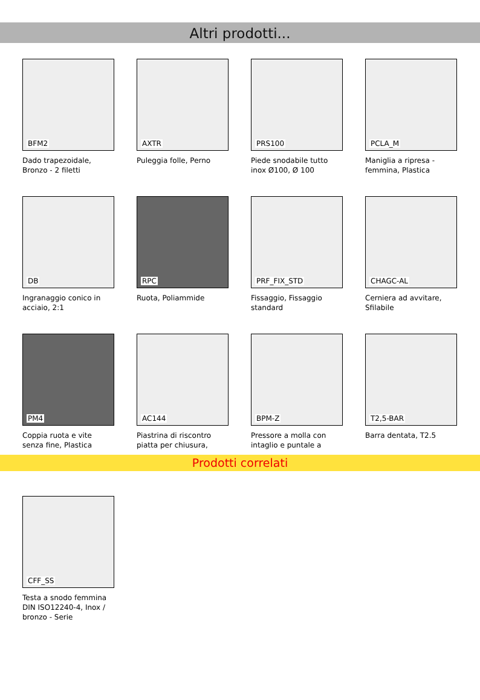Altri prodotti...
BFM2
Dado trapezoidale, Bronzo - 2 filetti
AXTR
Puleggia folle, Perno
PRS100
Piede snodabile tutto inox Ø100, Ø 100
PCLA_M
Maniglia a ripresa - femmina, Plastica
DB
Ingranaggio conico in acciaio, 2:1
RPC
Ruota, Poliammide
PRF_FIX_STD
Fissaggio, Fissaggio standard
CHAGC-AL
Cerniera ad avvitare, Sfilabile
PM4
Coppia ruota e vite senza fine, Plastica
AC144
Piastrina di riscontro piatta per chiusura,
BPM-Z
Pressore a molla con intaglio e puntale a
T2,5-BAR
Barra dentata, T2.5
Prodotti correlati
CFF_SS
Testa a snodo femmina DIN ISO12240-4, Inox / bronzo - Serie